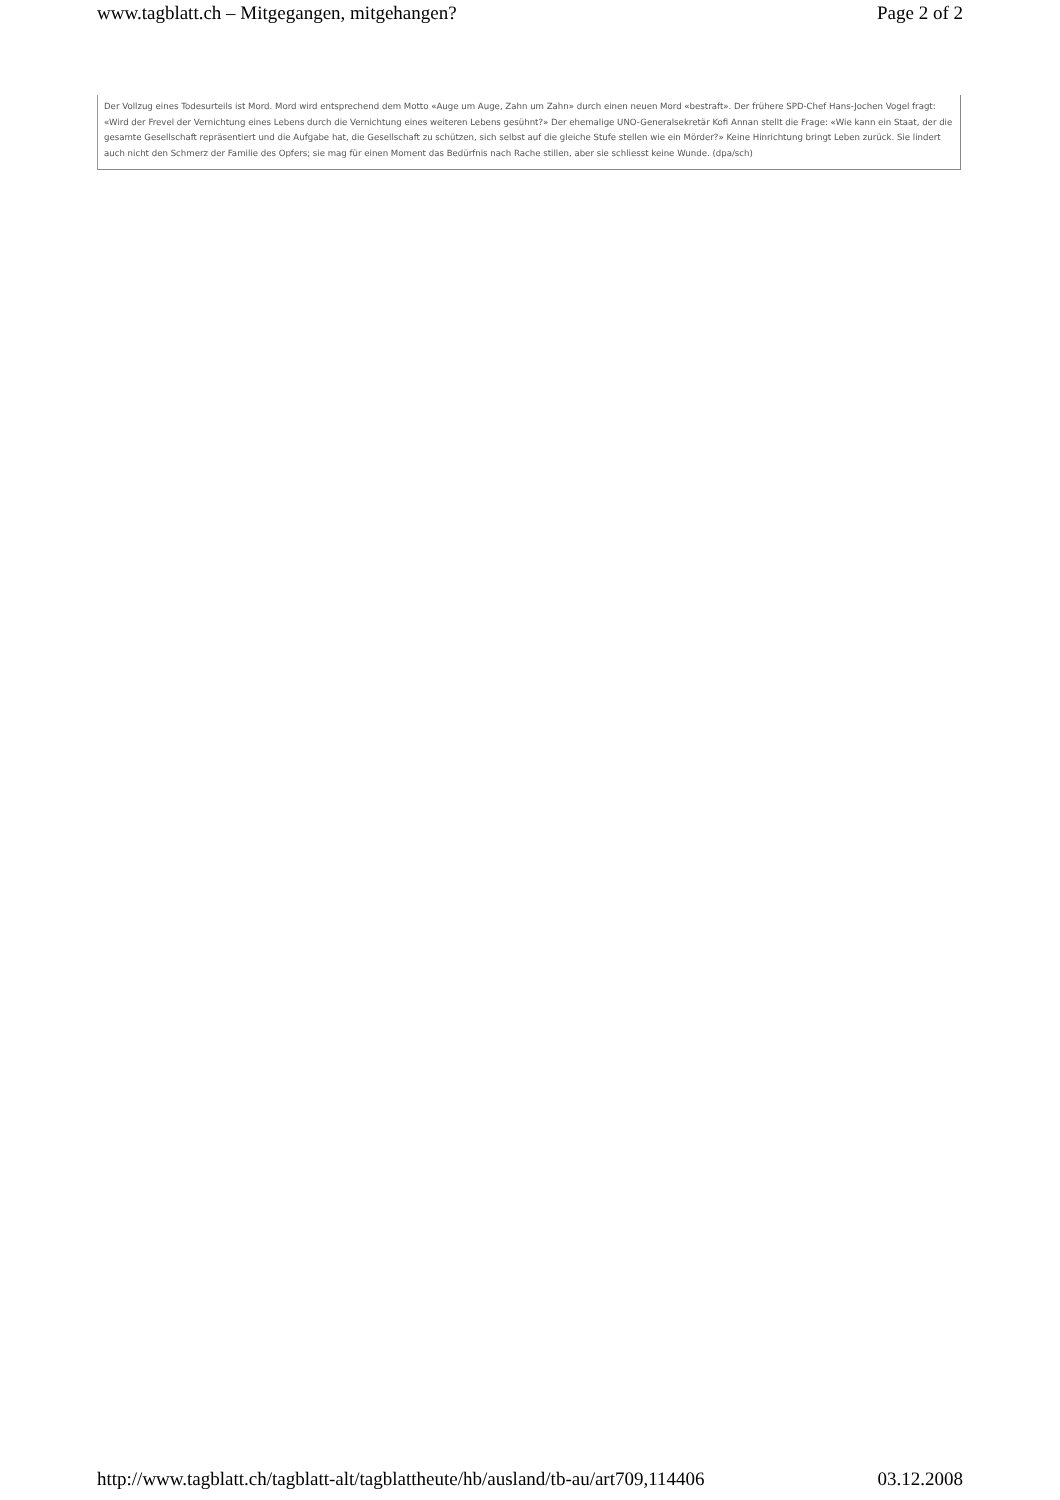www.tagblatt.ch – Mitgegangen, mitgehangen? Page 2 of 2
Der Vollzug eines Todesurteils ist Mord. Mord wird entsprechend dem Motto «Auge um Auge, Zahn um Zahn» durch einen neuen Mord «bestraft». Der frühere SPD-Chef Hans-Jochen Vogel fragt: «Wird der Frevel der Vernichtung eines Lebens durch die Vernichtung eines weiteren Lebens gesühnt?» Der ehemalige UNO-Generalsekretär Kofi Annan stellt die Frage: «Wie kann ein Staat, der die gesamte Gesellschaft repräsentiert und die Aufgabe hat, die Gesellschaft zu schützen, sich selbst auf die gleiche Stufe stellen wie ein Mörder?» Keine Hinrichtung bringt Leben zurück. Sie lindert auch nicht den Schmerz der Familie des Opfers; sie mag für einen Moment das Bedürfnis nach Rache stillen, aber sie schliesst keine Wunde. (dpa/sch)
http://www.tagblatt.ch/tagblatt-alt/tagblattheute/hb/ausland/tb-au/art709,114406 03.12.2008